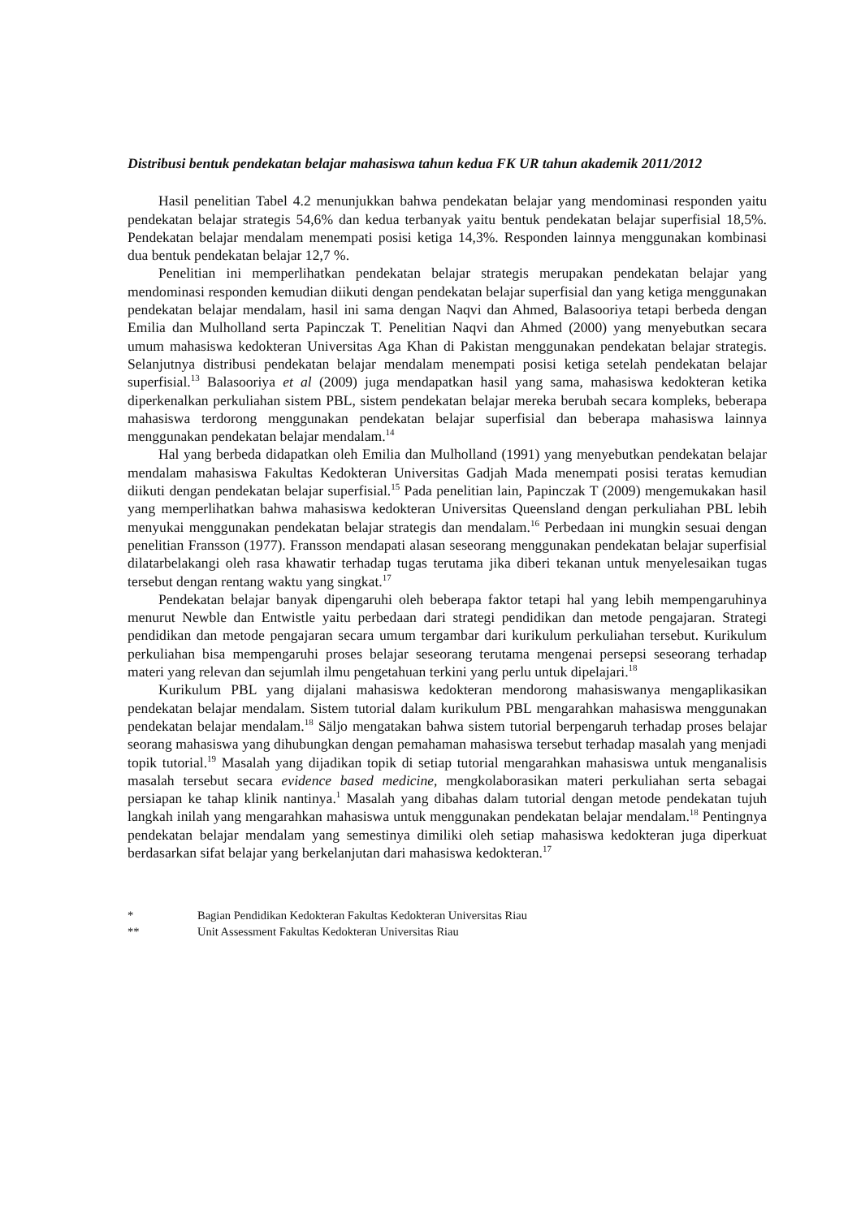Distribusi bentuk pendekatan belajar mahasiswa tahun kedua FK UR tahun akademik 2011/2012
Hasil penelitian Tabel 4.2 menunjukkan bahwa pendekatan belajar yang mendominasi responden yaitu pendekatan belajar strategis 54,6% dan kedua terbanyak yaitu bentuk pendekatan belajar superfisial 18,5%. Pendekatan belajar mendalam menempati posisi ketiga 14,3%. Responden lainnya menggunakan kombinasi dua bentuk pendekatan belajar 12,7 %.
Penelitian ini memperlihatkan pendekatan belajar strategis merupakan pendekatan belajar yang mendominasi responden kemudian diikuti dengan pendekatan belajar superfisial dan yang ketiga menggunakan pendekatan belajar mendalam, hasil ini sama dengan Naqvi dan Ahmed, Balasooriya tetapi berbeda dengan Emilia dan Mulholland serta Papinczak T. Penelitian Naqvi dan Ahmed (2000) yang menyebutkan secara umum mahasiswa kedokteran Universitas Aga Khan di Pakistan menggunakan pendekatan belajar strategis. Selanjutnya distribusi pendekatan belajar mendalam menempati posisi ketiga setelah pendekatan belajar superfisial.<sup>13</sup> Balasooriya et al (2009) juga mendapatkan hasil yang sama, mahasiswa kedokteran ketika diperkenalkan perkuliahan sistem PBL, sistem pendekatan belajar mereka berubah secara kompleks, beberapa mahasiswa terdorong menggunakan pendekatan belajar superfisial dan beberapa mahasiswa lainnya menggunakan pendekatan belajar mendalam.<sup>14</sup>
Hal yang berbeda didapatkan oleh Emilia dan Mulholland (1991) yang menyebutkan pendekatan belajar mendalam mahasiswa Fakultas Kedokteran Universitas Gadjah Mada menempati posisi teratas kemudian diikuti dengan pendekatan belajar superfisial.<sup>15</sup> Pada penelitian lain, Papinczak T (2009) mengemukakan hasil yang memperlihatkan bahwa mahasiswa kedokteran Universitas Queensland dengan perkuliahan PBL lebih menyukai menggunakan pendekatan belajar strategis dan mendalam.<sup>16</sup> Perbedaan ini mungkin sesuai dengan penelitian Fransson (1977). Fransson mendapati alasan seseorang menggunakan pendekatan belajar superfisial dilatarbelakangi oleh rasa khawatir terhadap tugas terutama jika diberi tekanan untuk menyelesaikan tugas tersebut dengan rentang waktu yang singkat.<sup>17</sup>
Pendekatan belajar banyak dipengaruhi oleh beberapa faktor tetapi hal yang lebih mempengaruhinya menurut Newble dan Entwistle yaitu perbedaan dari strategi pendidikan dan metode pengajaran. Strategi pendidikan dan metode pengajaran secara umum tergambar dari kurikulum perkuliahan tersebut. Kurikulum perkuliahan bisa mempengaruhi proses belajar seseorang terutama mengenai persepsi seseorang terhadap materi yang relevan dan sejumlah ilmu pengetahuan terkini yang perlu untuk dipelajari.<sup>18</sup>
Kurikulum PBL yang dijalani mahasiswa kedokteran mendorong mahasiswanya mengaplikasikan pendekatan belajar mendalam. Sistem tutorial dalam kurikulum PBL mengarahkan mahasiswa menggunakan pendekatan belajar mendalam.<sup>18</sup> Säljo mengatakan bahwa sistem tutorial berpengaruh terhadap proses belajar seorang mahasiswa yang dihubungkan dengan pemahaman mahasiswa tersebut terhadap masalah yang menjadi topik tutorial.<sup>19</sup> Masalah yang dijadikan topik di setiap tutorial mengarahkan mahasiswa untuk menganalisis masalah tersebut secara evidence based medicine, mengkolaborasikan materi perkuliahan serta sebagai persiapan ke tahap klinik nantinya.<sup>1</sup> Masalah yang dibahas dalam tutorial dengan metode pendekatan tujuh langkah inilah yang mengarahkan mahasiswa untuk menggunakan pendekatan belajar mendalam.<sup>18</sup> Pentingnya pendekatan belajar mendalam yang semestinya dimiliki oleh setiap mahasiswa kedokteran juga diperkuat berdasarkan sifat belajar yang berkelanjutan dari mahasiswa kedokteran.<sup>17</sup>
* Bagian Pendidikan Kedokteran Fakultas Kedokteran Universitas Riau
** Unit Assessment Fakultas Kedokteran Universitas Riau